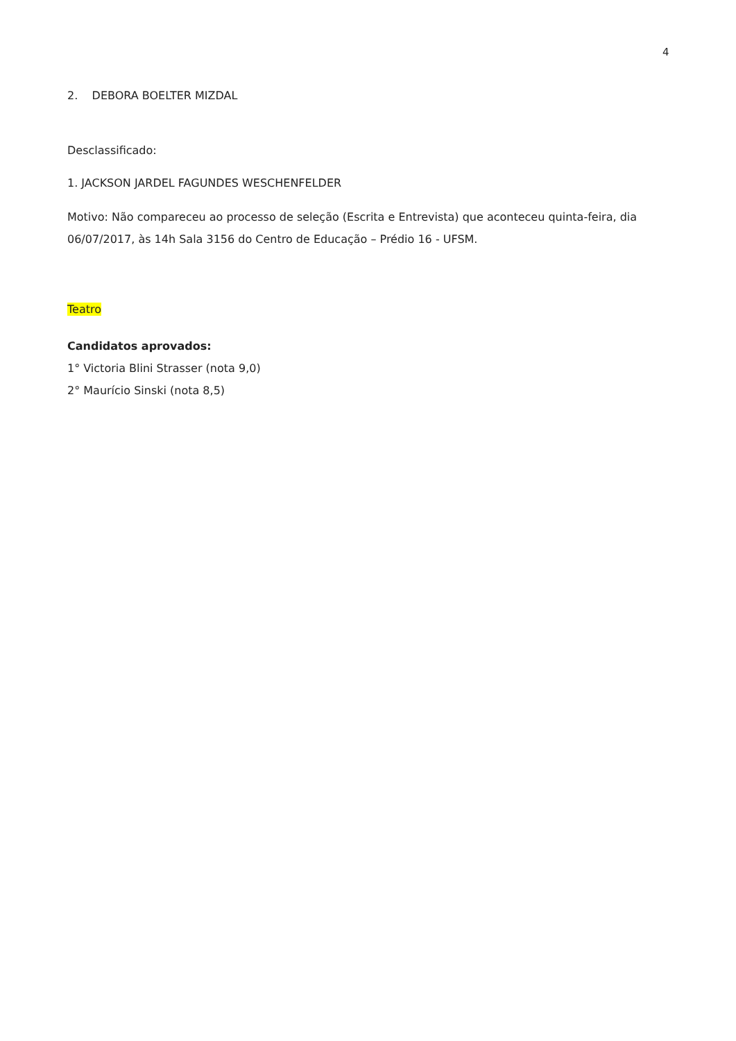4
2. DEBORA BOELTER MIZDAL
Desclassificado:
1. JACKSON JARDEL FAGUNDES WESCHENFELDER
Motivo: Não compareceu ao processo de seleção (Escrita e Entrevista) que aconteceu quinta-feira, dia 06/07/2017, às 14h Sala 3156 do Centro de Educação – Prédio 16 - UFSM.
Teatro
Candidatos aprovados:
1° Victoria Blini Strasser (nota 9,0)
2° Maurício Sinski (nota 8,5)